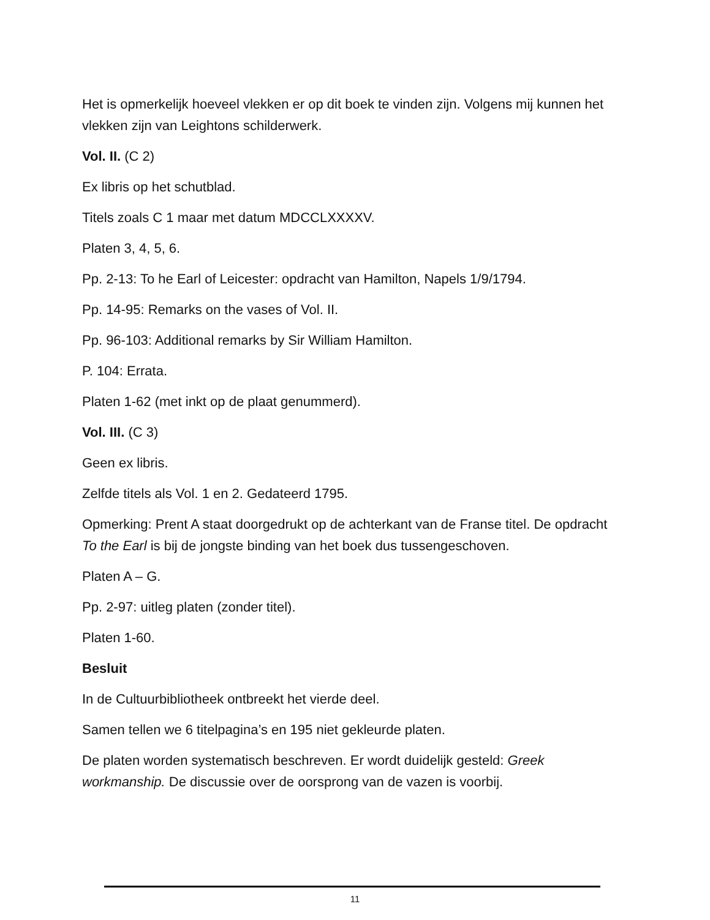Het is opmerkelijk hoeveel vlekken er op dit boek te vinden zijn. Volgens mij kunnen het vlekken zijn van Leightons schilderwerk.
Vol. II. (C 2)
Ex libris op het schutblad.
Titels zoals C 1 maar met datum MDCCLXXXXV.
Platen 3, 4, 5, 6.
Pp. 2-13: To he Earl of Leicester: opdracht van Hamilton, Napels 1/9/1794.
Pp. 14-95: Remarks on the vases of Vol. II.
Pp. 96-103: Additional remarks by Sir William Hamilton.
P. 104: Errata.
Platen 1-62 (met inkt op de plaat genummerd).
Vol. III. (C 3)
Geen ex libris.
Zelfde titels als Vol. 1 en 2. Gedateerd 1795.
Opmerking: Prent A staat doorgedrukt op de achterkant van de Franse titel. De opdracht To the Earl is bij de jongste binding van het boek dus tussengeschoven.
Platen A – G.
Pp. 2-97: uitleg platen (zonder titel).
Platen 1-60.
Besluit
In de Cultuurbibliotheek ontbreekt het vierde deel.
Samen tellen we 6 titelpagina’s en 195 niet gekleurde platen.
De platen worden systematisch beschreven. Er wordt duidelijk gesteld: Greek workmanship. De discussie over de oorsprong van de vazen is voorbij.
11